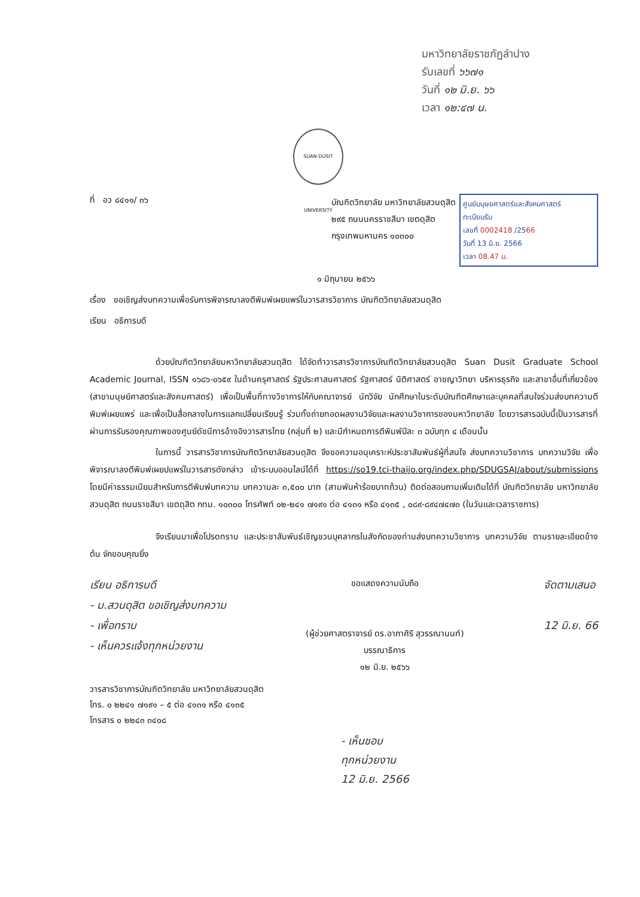มหาวิทยาลัยราชภัฏลำปาง
รับเลขที่ ๖๖๗๑
วันที่ ๑๒ มิ.ย. ๖๖
เวลา ๑๒:๔๗ น.
SUAN DUSIT UNIVERSITY
ที่ อว ๘๔๑๑/ ๓๖
บัณฑิตวิทยาลัย มหาวิทยาลัยสวนดุสิต
๒๙๕ ถนนนครราชสีมา เขตดุสิต
กรุงเทพมหานคร ๑๐๓๐๐
ศูนย์มนุษยศาสตร์และสังคมศาสตร์
ทะเบียนรับ
เลขที่ 0002418 /2566
วันที่ 13 มิ.ย. 2566
เวลา 08.47 น.
๑ มิถุนายน ๒๕๖๖
เรื่อง ขอเชิญส่งบทความเพื่อรับการพิจารณาลงตีพิมพ์เผยแพร่ในวารสารวิชาการ บัณฑิตวิทยาลัยสวนดุสิต
เรียน อธิการบดี
ด้วยบัณฑิตวิทยาลัยมหาวิทยาลัยสวนดุสิต ได้จัดทำวารสารวิชาการบัณฑิตวิทยาลัยสวนดุสิต Suan Dusit Graduate School Academic Journal, ISSN ๑๖๘๖-๐๖๕๙ ในด้านครุศาสตร์ รัฐประศาสนศาสตร์ รัฐศาสตร์ นิติศาสตร์ อาชญาวิทยา บริหารธุรกิจ และสาขาอื่นที่เกี่ยวข้อง (สาขามนุษย์ศาสตร์และสังคมศาสตร์) เพื่อเป็นพื้นที่ทางวิชาการให้กับคณาจารย์ นักวิจัย นักศึกษาในระดับบัณฑิตศึกษาและบุคคลที่สนใจร่วมส่งบทความตีพิมพ์เผยแพร่ และเพื่อเป็นสื่อกลางในการแลกเปลี่ยนเรียนรู้ ร่วมทั้งถ่ายทอดผลงานวิจัยและผลงานวิชาการของมหาวิทยาลัย โดยวารสารฉบับนี้เป็นวารสารที่ผ่านการรับรองคุณภาพของศูนย์ดัชนีการอ้างอิงวารสารไทย (กลุ่มที่ ๒) และมีกำหนดการตีพิมพ์ปีละ ๓ ฉบับทุก ๔ เดือนนั้น
ในการนี้ วารสารวิชาการบัณฑิตวิทยาลัยสวนดุสิต จึงขอความอนุเคราะห์ประชาสัมพันธ์ผู้ที่สนใจ ส่งบทความวิชาการ บทความวิจัย เพื่อพิจารณาลงตีพิมพ์เผยปแพร่ในวารสารดังกล่าว เข้าระบบออนไลน์ได้ที่ https://so19.tci-thaijo.org/index.php/SDUGSAJ/about/submissions โดยมีค่าธรรมเนียมสำหรับการตีพิมพ์บทความ บทความละ ๓,๕๐๐ บาท (สามพันห้าร้อยบาทถ้วน) ติดต่อสอบถามเพิ่มเติมได้ที่ บัณฑิตวิทยาลัย มหาวิทยาลัยสวนดุสิต ถนนราชสีมา เขตดุสิต กทม. ๑๐๓๐๐ โทรศัพท์ ๐๒-๒๔๑ ๗๑๙๑ ต่อ ๔๑๓๑ หรือ ๔๑๓๕ , ๐๘๙-๘๙๔๗๔๗๓ (ในวันและเวลาราชการ)
จึงเรียนมาเพื่อโปรดทราบ และประชาสัมพันธ์เชิญชวนบุคลากรในสังกัดของท่านส่งบทความวิชาการ บทความวิจัย ตามรายละเอียดข้างต้น จักขอบคุณยิ่ง
เรียน อธิการบดี
- ม.สวนดุสิต ขอเชิญส่งบทความ
- เพื่อทราบ
- เห็นควรแจ้งทุกหน่วยงาน
ขอแสดงความนับถือ
(ผู้ช่วยศาสตราจารย์ ดร.อาภาศิริ สุวรรณานนท์)
บรรณาธิการ
๑๒ มิ.ย. ๒๕๖๖
จัดตามเสนอ
12 มิ.ย. 66
วารสารวิชาการบัณฑิตวิทยาลัย มหาวิทยาลัยสวนดุสิต
โทร. ๐ ๒๒๔๑ ๗๑๙๑ – ๕ ต่อ ๔๑๓๑ หรือ ๔๑๓๕
โทรสาร ๐ ๒๒๔๓ ๓๔๐๘
- เห็นชอบ
ทุกหน่วยงาน
12 มิ.ย. 2566